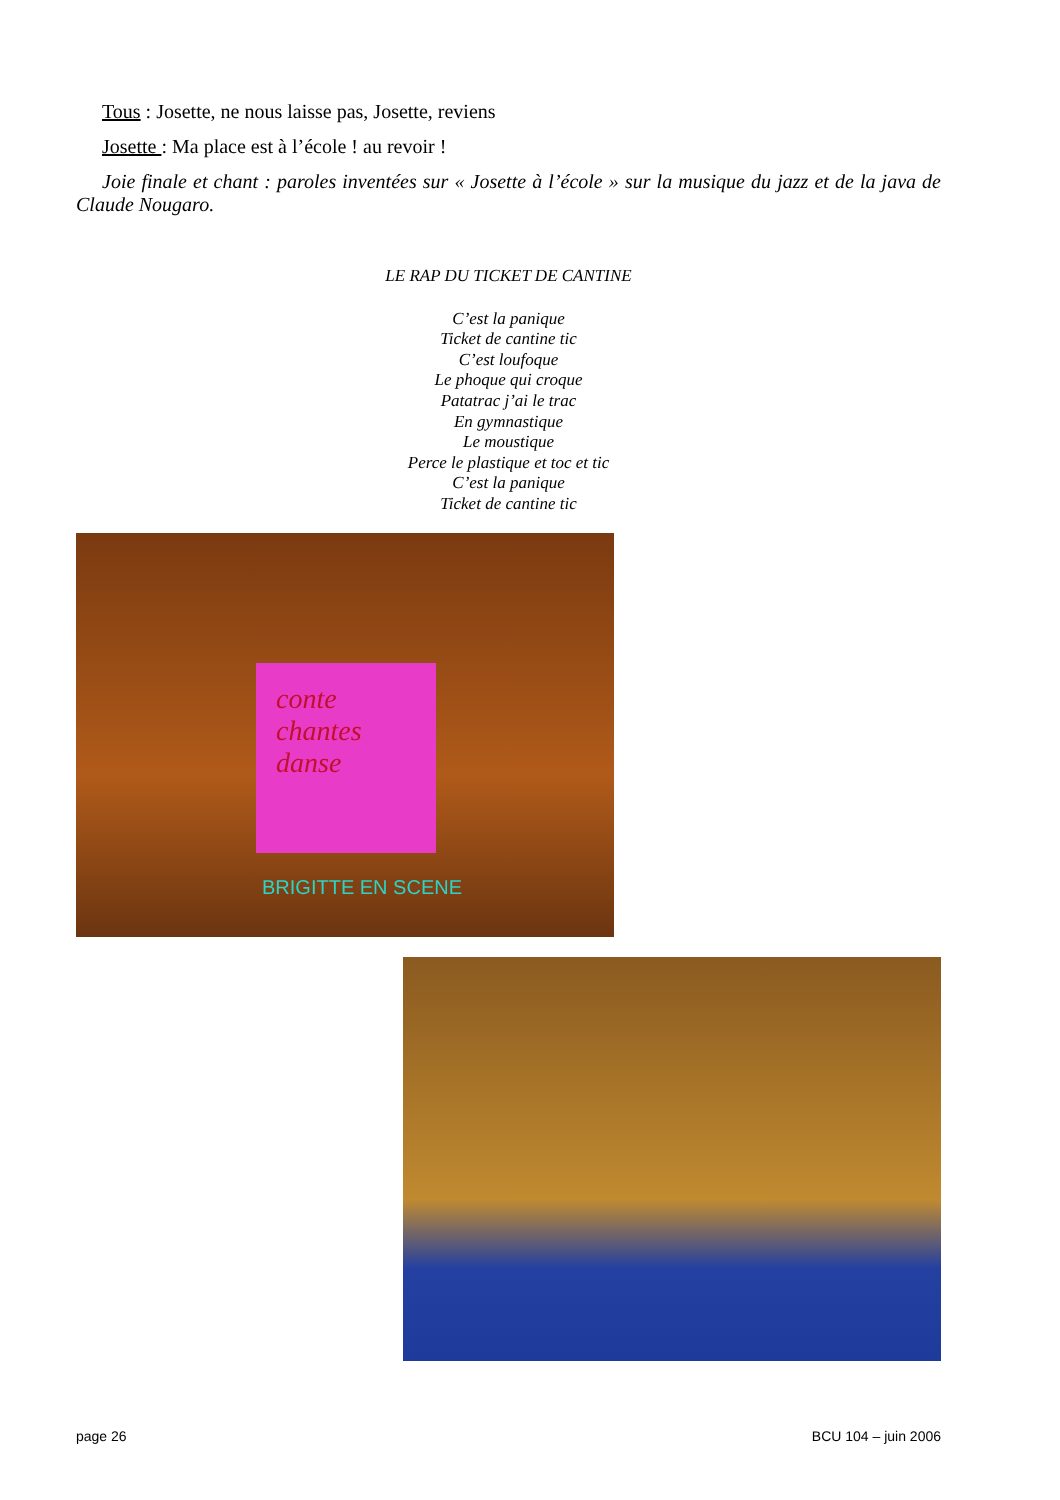Tous : Josette, ne nous laisse pas, Josette, reviens
Josette : Ma place est à l’école ! au revoir !
Joie finale et chant : paroles inventées sur « Josette à l’école » sur la musique du jazz et de la java de Claude Nougaro.
LE RAP DU TICKET DE CANTINE
C’est la panique
Ticket de cantine tic
C’est loufoque
Le phoque qui croque
Patatrac j’ai le trac
En gymnastique
Le moustique
Perce le plastique et toc et tic
C’est la panique
Ticket de cantine tic
conte chantes danse
BRIGITTE EN SCENE
page 26 BCU 104 – juin 2006